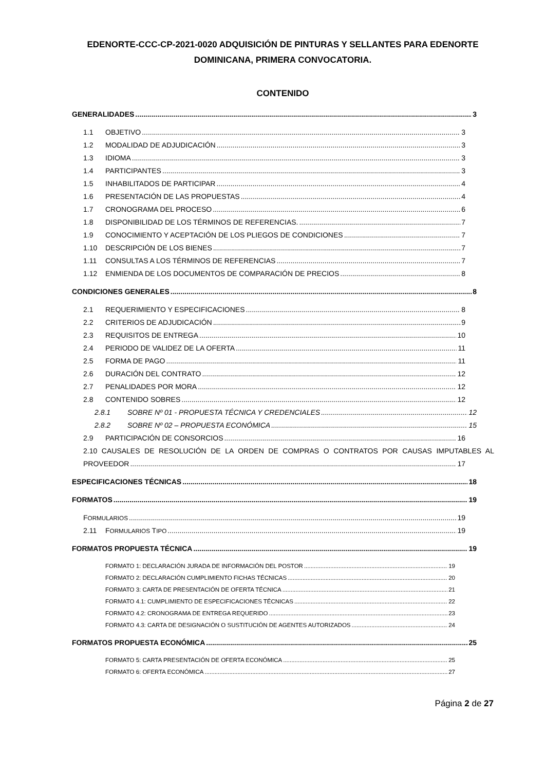EDENORTE-CCC-CP-2021-0020 ADQUISICIÓN DE PINTURAS Y SELLANTES PARA EDENORTE DOMINICANA, PRIMERA CONVOCATORIA.
CONTENIDO
GENERALIDADES 3
1.1 OBJETIVO 3
1.2 MODALIDAD DE ADJUDICACIÓN 3
1.3 IDIOMA 3
1.4 PARTICIPANTES 3
1.5 INHABILITADOS DE PARTICIPAR 4
1.6 PRESENTACIÓN DE LAS PROPUESTAS 4
1.7 CRONOGRAMA DEL PROCESO 6
1.8 DISPONIBILIDAD DE LOS TÉRMINOS DE REFERENCIAS. 7
1.9 CONOCIMIENTO Y ACEPTACIÓN DE LOS PLIEGOS DE CONDICIONES 7
1.10 DESCRIPCIÓN DE LOS BIENES 7
1.11 CONSULTAS A LOS TÉRMINOS DE REFERENCIAS 7
1.12 ENMIENDA DE LOS DOCUMENTOS DE COMPARACIÓN DE PRECIOS 8
CONDICIONES GENERALES 8
2.1 REQUERIMIENTO Y ESPECIFICACIONES 8
2.2 CRITERIOS DE ADJUDICACIÓN 9
2.3 REQUISITOS DE ENTREGA 10
2.4 PERIODO DE VALIDEZ DE LA OFERTA 11
2.5 FORMA DE PAGO 11
2.6 DURACIÓN DEL CONTRATO 12
2.7 PENALIDADES POR MORA 12
2.8 CONTENIDO SOBRES 12
2.8.1 SOBRE Nº 01 - PROPUESTA TÉCNICA Y CREDENCIALES 12
2.8.2 SOBRE Nº 02 – PROPUESTA ECONÓMICA 15
2.9 PARTICIPACIÓN DE CONSORCIOS 16
2.10 CAUSALES DE RESOLUCIÓN DE LA ORDEN DE COMPRAS O CONTRATOS POR CAUSAS IMPUTABLES AL
PROVEEDOR 17
ESPECIFICACIONES TÉCNICAS 18
FORMATOS 19
FORMULARIOS 19
2.11 FORMULARIOS TIPO 19
FORMATOS PROPUESTA TÉCNICA 19
FORMATO 1: DECLARACIÓN JURADA DE INFORMACIÓN DEL POSTOR 19
FORMATO 2: DECLARACIÓN CUMPLIMIENTO FICHAS TÉCNICAS 20
FORMATO 3: CARTA DE PRESENTACIÓN DE OFERTA TÉCNICA 21
FORMATO 4.1: CUMPLIMIENTO DE ESPECIFICACIONES TÉCNICAS 22
FORMATO 4.2: CRONOGRAMA DE ENTREGA REQUERIDO 23
FORMATO 4.3: CARTA DE DESIGNACIÓN O SUSTITUCIÓN DE AGENTES AUTORIZADOS 24
FORMATOS PROPUESTA ECONÓMICA 25
FORMATO 5: CARTA PRESENTACIÓN DE OFERTA ECONÓMICA 25
FORMATO 6: OFERTA ECONÓMICA 27
Página 2 de 27